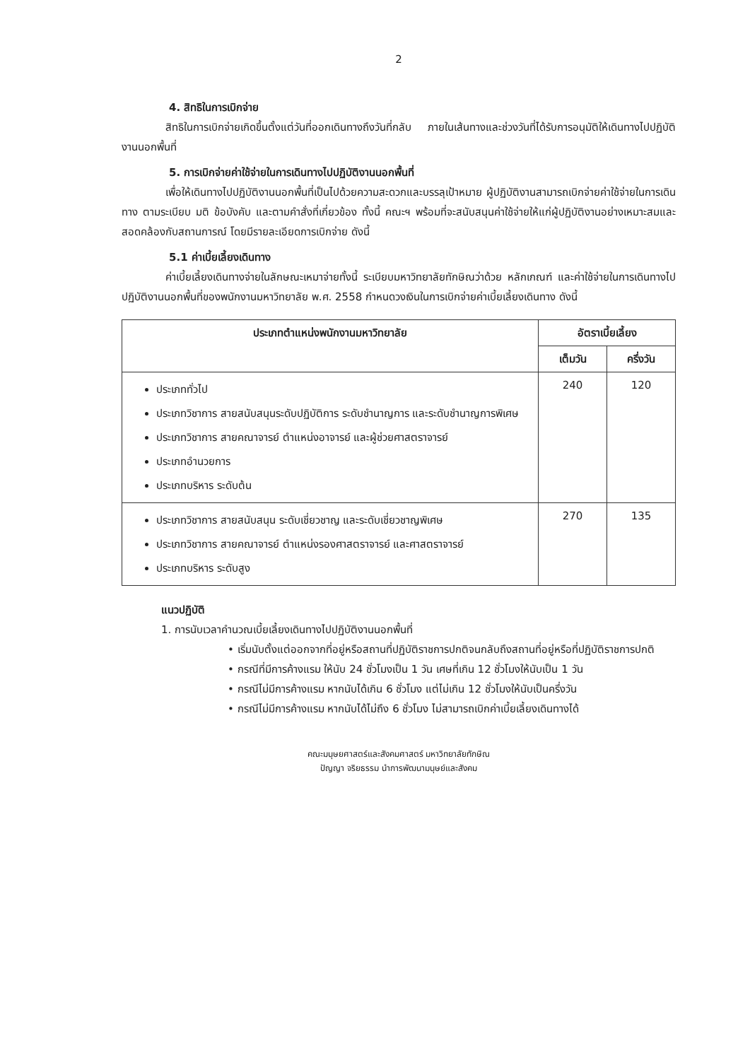2
4. สิทธิในการเบิกจ่าย
สิทธิในการเบิกจ่ายเกิดขึ้นตั้งแต่วันที่ออกเดินทางถึงวันที่กลับ ภายในเส้นทางและช่วงวันที่ได้รับการอนุมัติให้เดินทางไปปฏิบัติงานนอกพื้นที่
5. การเบิกจ่ายค่าใช้จ่ายในการเดินทางไปปฏิบัติงานนอกพื้นที่
เพื่อให้เดินทางไปปฏิบัติงานนอกพื้นที่เป็นไปด้วยความสะดวกและบรรลุเป้าหมาย ผู้ปฏิบัติงานสามารถเบิกจ่ายค่าใช้จ่ายในการเดินทาง ตามระเบียบ มติ ข้อบังคับ และตามคำสั่งที่เกี่ยวข้อง ทั้งนี้ คณะฯ พร้อมที่จะสนับสนุนค่าใช้จ่ายให้แก่ผู้ปฏิบัติงานอย่างเหมาะสมและสอดคล้องกับสถานการณ์ โดยมีรายละเอียดการเบิกจ่าย ดังนี้
5.1 ค่าเบี้ยเลี้ยงเดินทาง
ค่าเบี้ยเลี้ยงเดินทางจ่ายในลักษณะเหมาจ่ายทั้งนี้ ระเบียบมหาวิทยาลัยทักษิณว่าด้วย หลักเกณฑ์ และค่าใช้จ่ายในการเดินทางไปปฏิบัติงานนอกพื้นที่ของพนักงานมหาวิทยาลัย พ.ศ. 2558 กำหนดวงเงินในการเบิกจ่ายค่าเบี้ยเลี้ยงเดินทาง ดังนี้
| ประเภทตำแหน่งพนักงานมหาวิทยาลัย | อัตราเบี้ยเลี้ยง | |
| --- | --- | --- |
| | เต็มวัน | ครึ่งวัน |
| ประเภททั่วไป ประเภทวิชาการ สายสนับสนุนระดับปฏิบัติการ ระดับชำนาญการ และระดับชำนาญการพิเศษ ประเภทวิชาการ สายคณาจารย์ ตำแหน่งอาจารย์ และผู้ช่วยศาสตราจารย์ ประเภทอำนวยการ ประเภทบริหาร ระดับต้น | 240 | 120 |
| ประเภทวิชาการ สายสนับสนุน ระดับเชี่ยวชาญ และระดับเชี่ยวชาญพิเศษ ประเภทวิชาการ สายคณาจารย์ ตำแหน่งรองศาสตราจารย์ และศาสตราจารย์ ประเภทบริหาร ระดับสูง | 270 | 135 |
แนวปฏิบัติ
1. การนับเวลาคำนวณเบี้ยเลี้ยงเดินทางไปปฏิบัติงานนอกพื้นที่
• เริ่มนับตั้งแต่ออกจากที่อยู่หรือสถานที่ปฏิบัติราชการปกติจนกลับถึงสถานที่อยู่หรือที่ปฏิบัติราชการปกติ
• กรณีที่มีการค้างแรม ให้นับ 24 ชั่วโมงเป็น 1 วัน เศษที่เกิน 12 ชั่วโมงให้นับเป็น 1 วัน
• กรณีไม่มีการค้างแรม หากนับได้เกิน 6 ชั่วโมง แต่ไม่เกิน 12 ชั่วโมงให้นับเป็นครึ่งวัน
• กรณีไม่มีการค้างแรม หากนับได้ไม่ถึง 6 ชั่วโมง ไม่สามารถเบิกค่าเบี้ยเลี้ยงเดินทางได้
คณะมนุษยศาสตร์และสังคมศาสตร์ มหาวิทยาลัยทักษิณ
ปัญญา จริยธรรม นำการพัฒนามนุษย์และสังคม